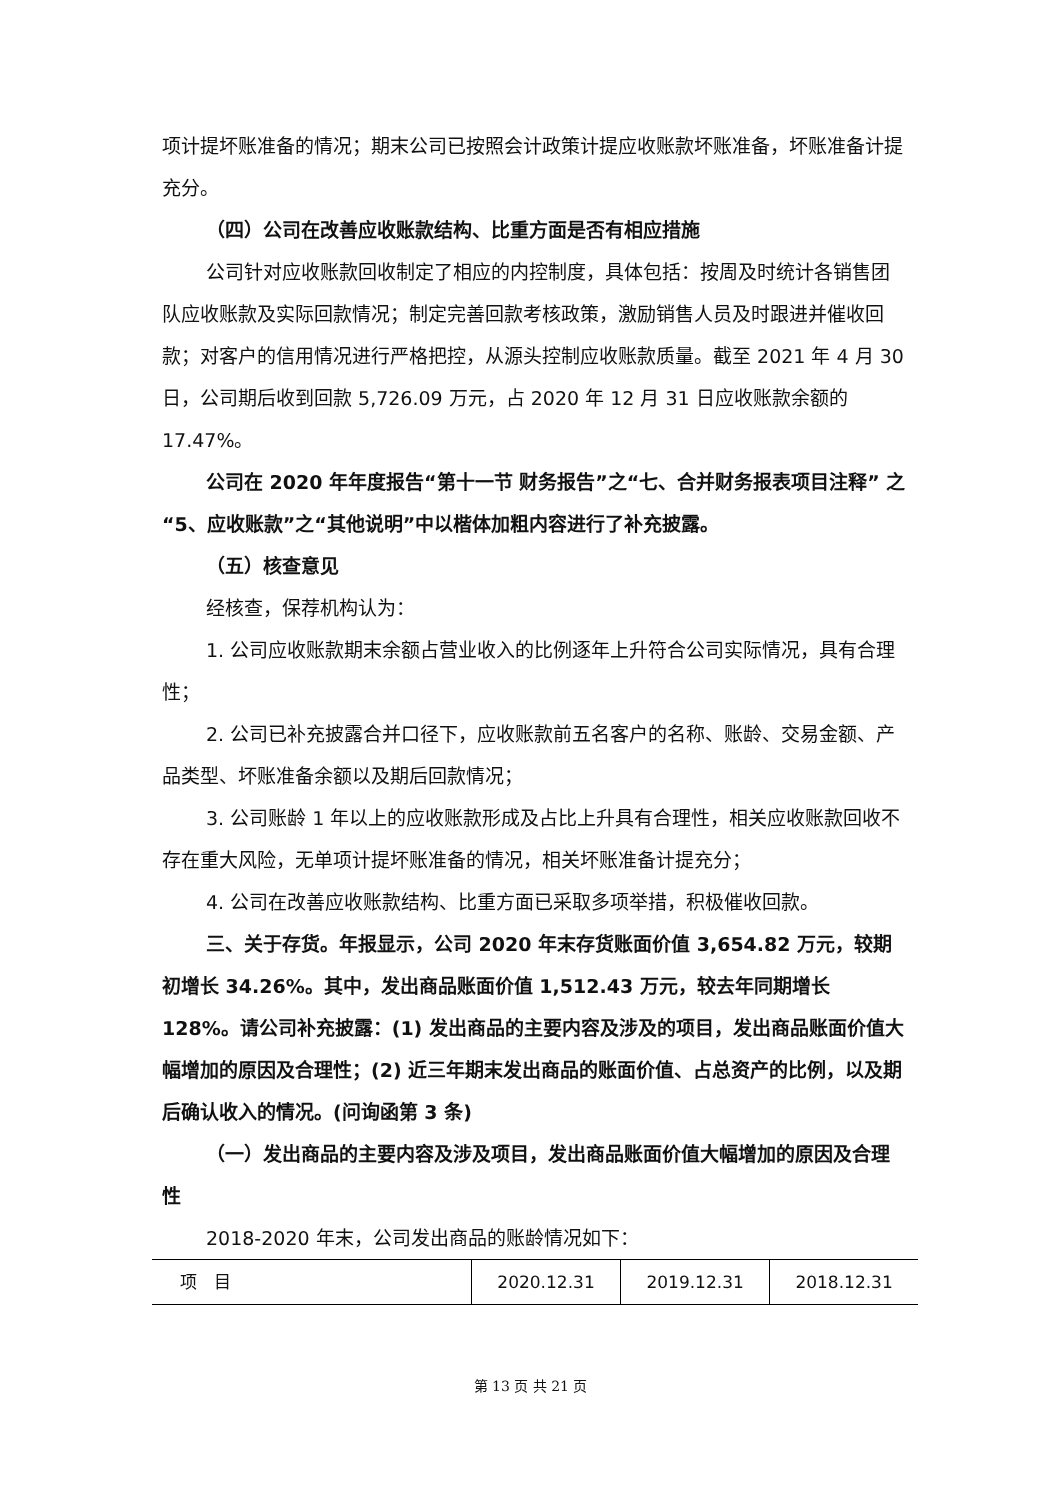项计提坏账准备的情况；期末公司已按照会计政策计提应收账款坏账准备，坏账准备计提充分。
（四）公司在改善应收账款结构、比重方面是否有相应措施
公司针对应收账款回收制定了相应的内控制度，具体包括：按周及时统计各销售团队应收账款及实际回款情况；制定完善回款考核政策，激励销售人员及时跟进并催收回款；对客户的信用情况进行严格把控，从源头控制应收账款质量。截至 2021 年 4 月 30 日，公司期后收到回款 5,726.09 万元，占 2020 年 12 月 31 日应收账款余额的 17.47%。
公司在 2020 年年度报告“第十一节 财务报告”之“七、合并财务报表项目注释” 之“5、应收账款”之“其他说明”中以楷体加粗内容进行了补充披露。
（五）核查意见
经核查，保荐机构认为：
1. 公司应收账款期末余额占营业收入的比例逐年上升符合公司实际情况，具有合理性；
2. 公司已补充披露合并口径下，应收账款前五名客户的名称、账龄、交易金额、产品类型、坏账准备余额以及期后回款情况；
3. 公司账龄 1 年以上的应收账款形成及占比上升具有合理性，相关应收账款回收不存在重大风险，无单项计提坏账准备的情况，相关坏账准备计提充分；
4. 公司在改善应收账款结构、比重方面已采取多项举措，积极催收回款。
三、关于存货。年报显示，公司 2020 年末存货账面价值 3,654.82 万元，较期初增长 34.26%。其中，发出商品账面价值 1,512.43 万元，较去年同期增长 128%。请公司补充披露：(1) 发出商品的主要内容及涉及的项目，发出商品账面价值大幅增加的原因及合理性；(2) 近三年期末发出商品的账面价值、占总资产的比例，以及期后确认收入的情况。(问询函第 3 条)
（一）发出商品的主要内容及涉及项目，发出商品账面价值大幅增加的原因及合理性
2018-2020 年末，公司发出商品的账龄情况如下：
| 项 目 | 2020.12.31 | 2019.12.31 | 2018.12.31 |
第 13 页 共 21 页